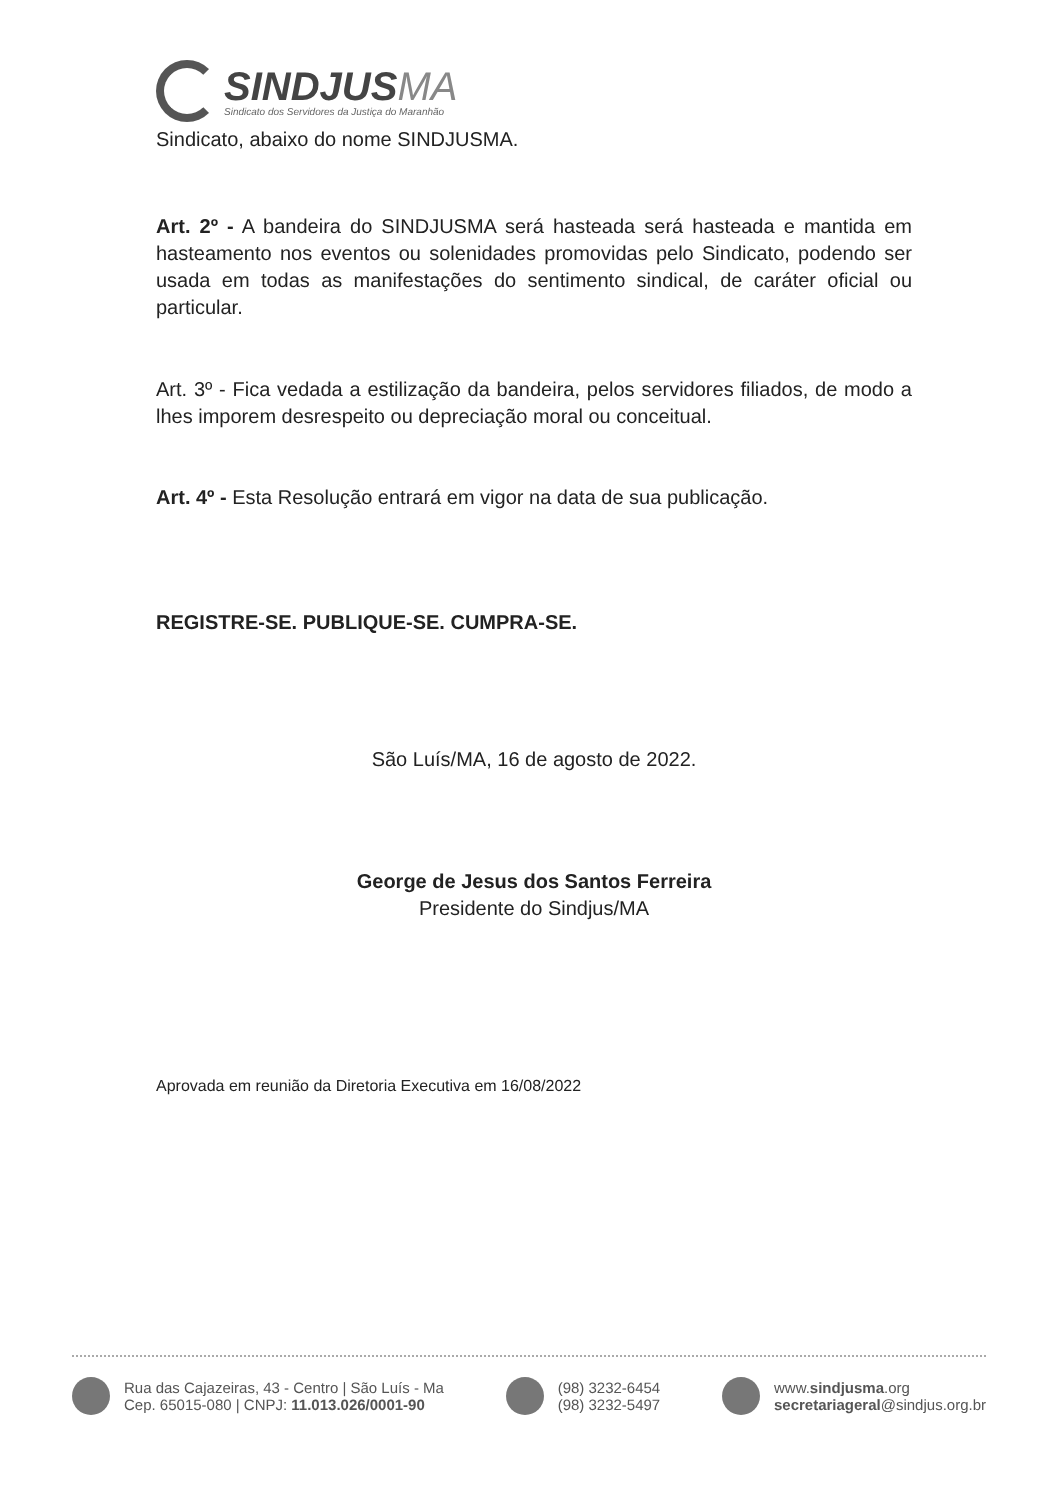SINDJUSMA
Sindicato dos Servidores da Justiça do Maranhão
Sindicato, abaixo do nome SINDJUSMA.
Art. 2º - A bandeira do SINDJUSMA será hasteada será hasteada e mantida em hasteamento nos eventos ou solenidades promovidas pelo Sindicato, podendo ser usada em todas as manifestações do sentimento sindical, de caráter oficial ou particular.
Art. 3º - Fica vedada a estilização da bandeira, pelos servidores filiados, de modo a lhes imporem desrespeito ou depreciação moral ou conceitual.
Art. 4º - Esta Resolução entrará em vigor na data de sua publicação.
REGISTRE-SE. PUBLIQUE-SE. CUMPRA-SE.
São Luís/MA, 16 de agosto de 2022.
George de Jesus dos Santos Ferreira
Presidente do Sindjus/MA
Aprovada em reunião da Diretoria Executiva em 16/08/2022
Rua das Cajazeiras, 43 - Centro | São Luís - Ma
Cep. 65015-080 | CNPJ: 11.013.026/0001-90
(98) 3232-6454
(98) 3232-5497
www.sindjusma.org
secretariageral@sindjus.org.br